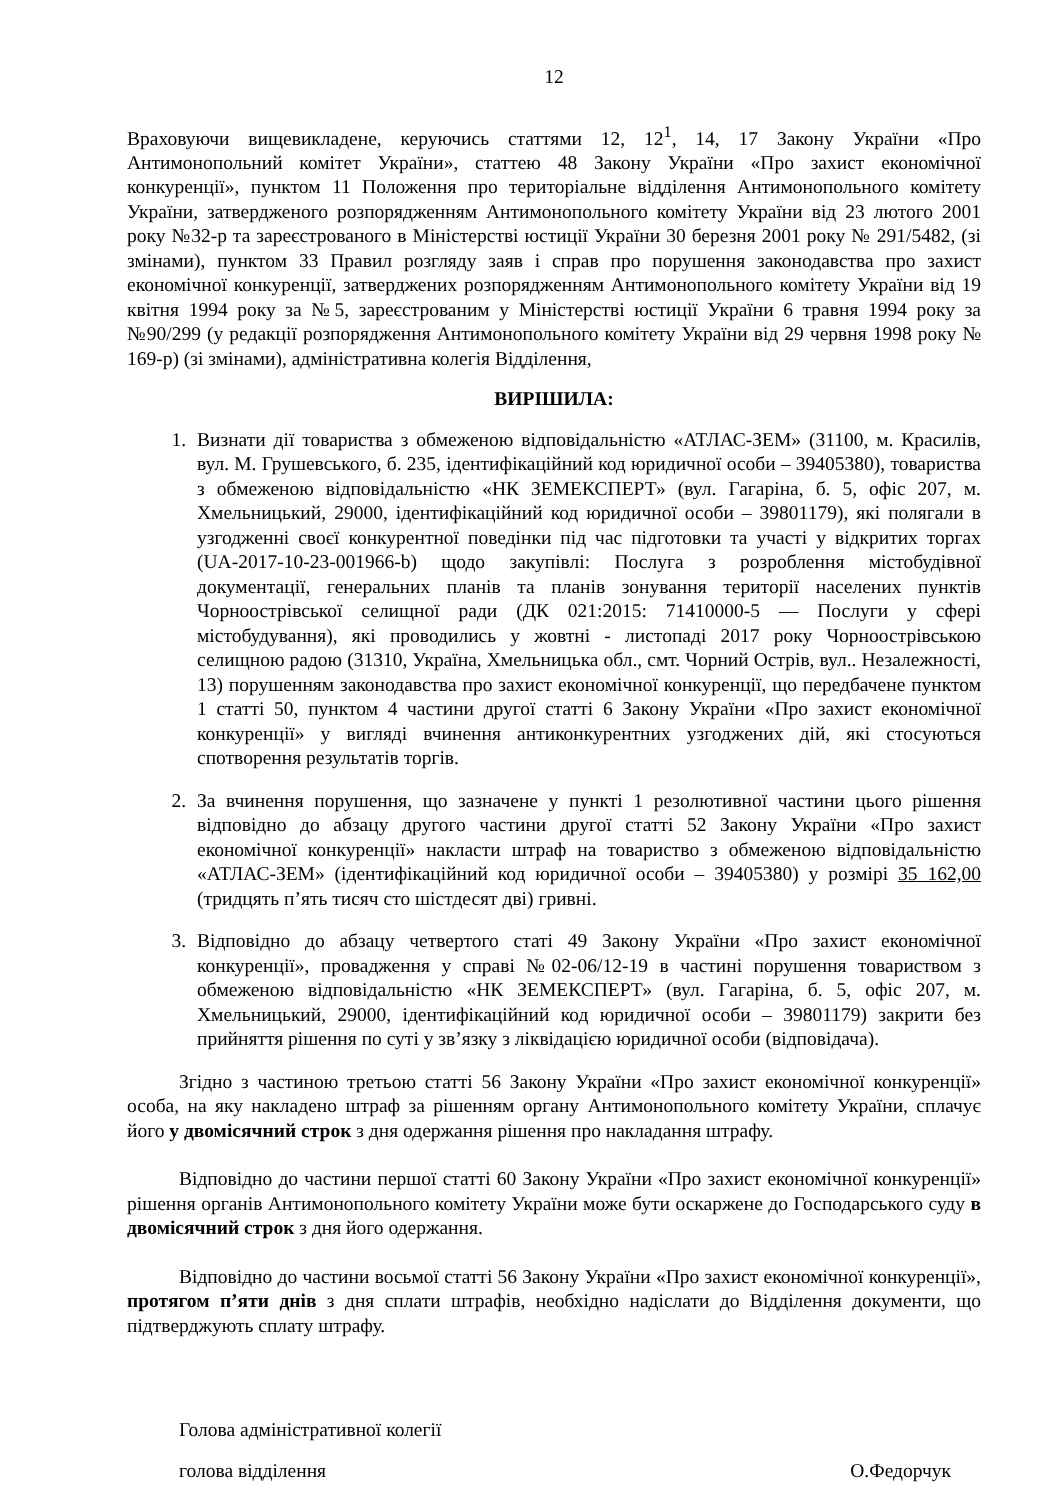12
Враховуючи вищевикладене, керуючись статтями 12, 12<sup>1</sup>, 14, 17 Закону України «Про Антимонопольний комітет України», статтею 48 Закону України «Про захист економічної конкуренції», пунктом 11 Положення про територіальне відділення Антимонопольного комітету України, затвердженого розпорядженням Антимонопольного комітету України від 23 лютого 2001 року №32-р та зареєстрованого в Міністерстві юстиції України 30 березня 2001 року № 291/5482, (зі змінами), пунктом 33 Правил розгляду заяв і справ про порушення законодавства про захист економічної конкуренції, затверджених розпорядженням Антимонопольного комітету України від 19 квітня 1994 року за №5, зареєстрованим у Міністерстві юстиції України 6 травня 1994 року за №90/299 (у редакції розпорядження Антимонопольного комітету України від 29 червня 1998 року № 169-р) (зі змінами), адміністративна колегія Відділення,
ВИРІШИЛА:
1. Визнати дії товариства з обмеженою відповідальністю «АТЛАС-ЗЕМ» (31100, м. Красилів, вул. М. Грушевського, б. 235, ідентифікаційний код юридичної особи – 39405380), товариства з обмеженою відповідальністю «НК ЗЕМЕКСПЕРТ» (вул. Гагаріна, б. 5, офіс 207, м. Хмельницький, 29000, ідентифікаційний код юридичної особи – 39801179), які полягали в узгодженні своєї конкурентної поведінки під час підготовки та участі у відкритих торгах (UA-2017-10-23-001966-b) щодо закупівлі: Послуга з розроблення містобудівної документації, генеральних планів та планів зонування території населених пунктів Чорноострівської селищної ради (ДК 021:2015: 71410000-5 — Послуги у сфері містобудування), які проводились у жовтні - листопаді 2017 року Чорноострівською селищною радою (31310, Україна, Хмельницька обл., смт. Чорний Острів, вул.. Незалежності, 13) порушенням законодавства про захист економічної конкуренції, що передбачене пунктом 1 статті 50, пунктом 4 частини другої статті 6 Закону України «Про захист економічної конкуренції» у вигляді вчинення антиконкурентних узгоджених дій, які стосуються спотворення результатів торгів.
2. За вчинення порушення, що зазначене у пункті 1 резолютивної частини цього рішення відповідно до абзацу другого частини другої статті 52 Закону України «Про захист економічної конкуренції» накласти штраф на товариство з обмеженою відповідальністю «АТЛАС-ЗЕМ» (ідентифікаційний код юридичної особи – 39405380) у розмірі 35 162,00 (тридцять п’ять тисяч сто шістдесят дві) гривні.
3. Відповідно до абзацу четвертого статі 49 Закону України «Про захист економічної конкуренції», провадження у справі №02-06/12-19 в частині порушення товариством з обмеженою відповідальністю «НК ЗЕМЕКСПЕРТ» (вул. Гагаріна, б. 5, офіс 207, м. Хмельницький, 29000, ідентифікаційний код юридичної особи – 39801179) закрити без прийняття рішення по суті у зв’язку з ліквідацією юридичної особи (відповідача).
Згідно з частиною третьою статті 56 Закону України «Про захист економічної конкуренції» особа, на яку накладено штраф за рішенням органу Антимонопольного комітету України, сплачує його у двомісячний строк з дня одержання рішення про накладання штрафу.
Відповідно до частини першої статті 60 Закону України «Про захист економічної конкуренції» рішення органів Антимонопольного комітету України може бути оскаржене до Господарського суду в двомісячний строк з дня його одержання.
Відповідно до частини восьмої статті 56 Закону України «Про захист економічної конкуренції», протягом п’яти днів з дня сплати штрафів, необхідно надіслати до Відділення документи, що підтверджують сплату штрафу.
Голова адміністративної колегії
голова відділення О.Федорчук